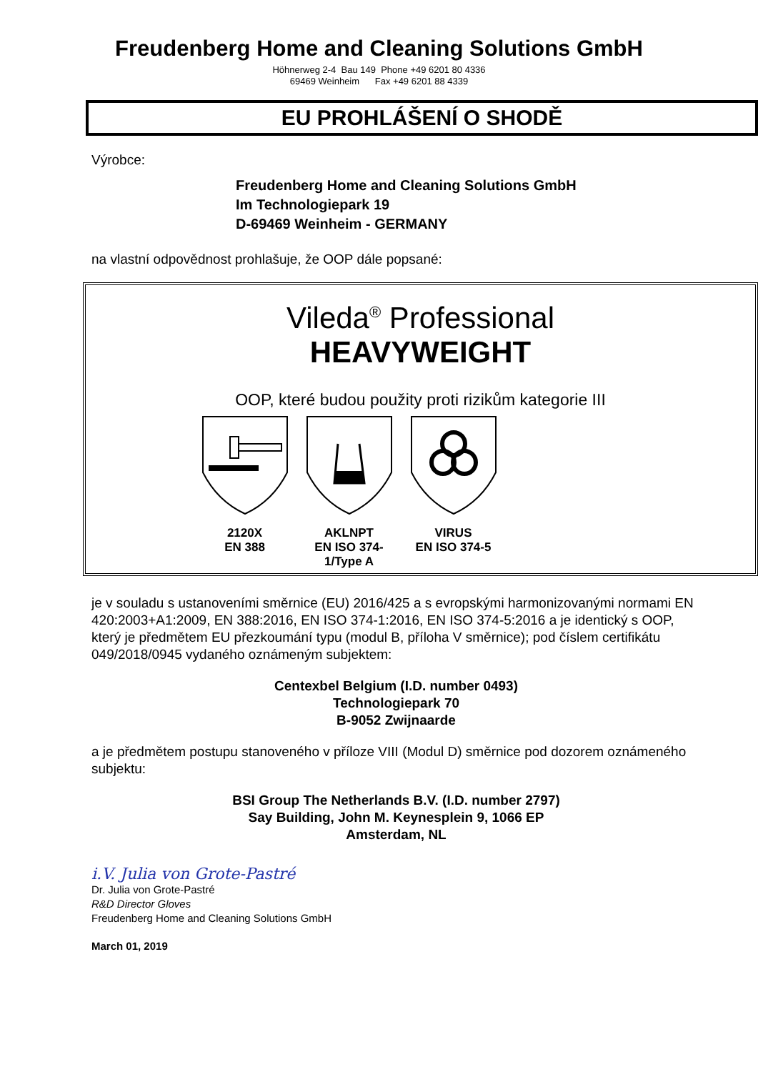Freudenberg Home and Cleaning Solutions GmbH
Höhnerweg 2-4 Bau 149 Phone +49 6201 80 4336
69469 Weinheim Fax +49 6201 88 4339
EU PROHLÁŠENÍ O SHODĚ
Výrobce:
Freudenberg Home and Cleaning Solutions GmbH
Im Technologiepark 19
D-69469 Weinheim - GERMANY
na vlastní odpovědnost prohlašuje, že OOP dále popsané:
Vileda<sup>®</sup> Professional
HEAVYWEIGHT
OOP, které budou použity proti rizikům kategorie III
2120X
EN 388
AKLNPT
EN ISO 374-1/Type A
VIRUS
EN ISO 374-5
je v souladu s ustanoveními směrnice (EU) 2016/425 a s evropskými harmonizovanými normami EN 420:2003+A1:2009, EN 388:2016, EN ISO 374-1:2016, EN ISO 374-5:2016 a je identický s OOP, který je předmětem EU přezkoumání typu (modul B, příloha V směrnice); pod číslem certifikátu 049/2018/0945 vydaného oznámeným subjektem:
Centexbel Belgium (I.D. number 0493)
Technologiepark 70
B-9052 Zwijnaarde
a je předmětem postupu stanoveného v příloze VIII (Modul D) směrnice pod dozorem oznámeného subjektu:
BSI Group The Netherlands B.V. (I.D. number 2797)
Say Building, John M. Keynesplein 9, 1066 EP
Amsterdam, NL
i.V. Julia von Grote-Pastré
Dr. Julia von Grote-Pastré
R&D Director Gloves
Freudenberg Home and Cleaning Solutions GmbH
March 01, 2019